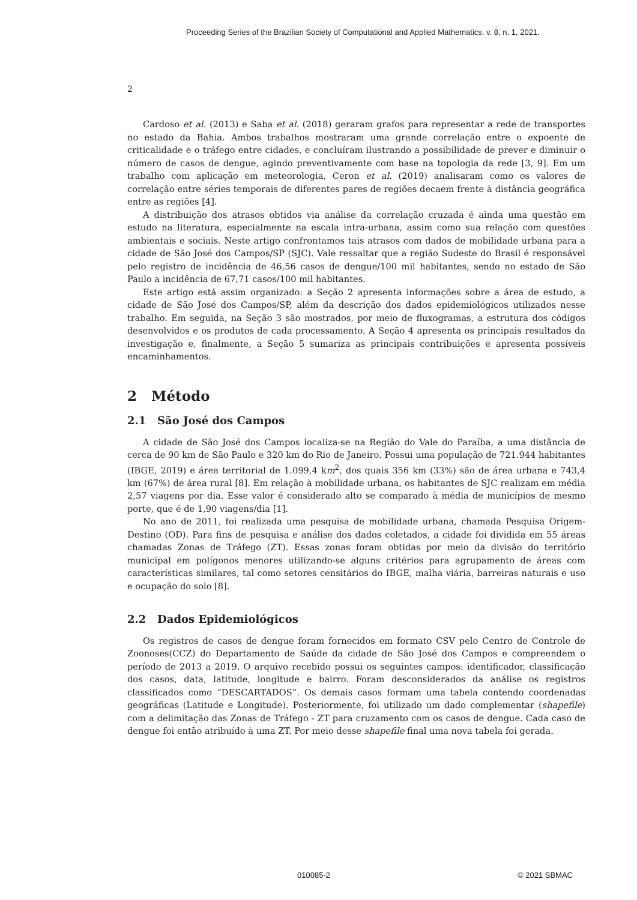Proceeding Series of the Brazilian Society of Computational and Applied Mathematics. v. 8, n. 1, 2021.
2
Cardoso et al. (2013) e Saba et al. (2018) geraram grafos para representar a rede de transportes no estado da Bahia. Ambos trabalhos mostraram uma grande correlação entre o expoente de criticalidade e o tráfego entre cidades, e concluíram ilustrando a possibilidade de prever e diminuir o número de casos de dengue, agindo preventivamente com base na topologia da rede [3, 9]. Em um trabalho com aplicação em meteorologia, Ceron et al. (2019) analisaram como os valores de correlação entre séries temporais de diferentes pares de regiões decaem frente à distância geográfica entre as regiões [4].
A distribuição dos atrasos obtidos via análise da correlação cruzada é ainda uma questão em estudo na literatura, especialmente na escala intra-urbana, assim como sua relação com questões ambientais e sociais. Neste artigo confrontamos tais atrasos com dados de mobilidade urbana para a cidade de São José dos Campos/SP (SJC). Vale ressaltar que a região Sudeste do Brasil é responsável pelo registro de incidência de 46,56 casos de dengue/100 mil habitantes, sendo no estado de São Paulo a incidência de 67,71 casos/100 mil habitantes.
Este artigo está assim organizado: a Seção 2 apresenta informações sobre a área de estudo, a cidade de São José dos Campos/SP, além da descrição dos dados epidemiológicos utilizados nesse trabalho. Em seguida, na Seção 3 são mostrados, por meio de fluxogramas, a estrutura dos códigos desenvolvidos e os produtos de cada processamento. A Seção 4 apresenta os principais resultados da investigação e, finalmente, a Seção 5 sumariza as principais contribuições e apresenta possíveis encaminhamentos.
2 Método
2.1 São José dos Campos
A cidade de São José dos Campos localiza-se na Região do Vale do Paraíba, a uma distância de cerca de 90 km de São Paulo e 320 km do Rio de Janeiro. Possui uma população de 721.944 habitantes (IBGE, 2019) e área territorial de 1.099,4 km<sup>2</sup>, dos quais 356 km (33%) são de área urbana e 743,4 km (67%) de área rural [8]. Em relação à mobilidade urbana, os habitantes de SJC realizam em média 2,57 viagens por dia. Esse valor é considerado alto se comparado à média de municípios de mesmo porte, que é de 1,90 viagens/dia [1].
No ano de 2011, foi realizada uma pesquisa de mobilidade urbana, chamada Pesquisa Origem-Destino (OD). Para fins de pesquisa e análise dos dados coletados, a cidade foi dividida em 55 áreas chamadas Zonas de Tráfego (ZT). Essas zonas foram obtidas por meio da divisão do território municipal em polígonos menores utilizando-se alguns critérios para agrupamento de áreas com características similares, tal como setores censitários do IBGE, malha viária, barreiras naturais e uso e ocupação do solo [8].
2.2 Dados Epidemiológicos
Os registros de casos de dengue foram fornecidos em formato CSV pelo Centro de Controle de Zoonoses(CCZ) do Departamento de Saúde da cidade de São José dos Campos e compreendem o período de 2013 a 2019. O arquivo recebido possui os seguintes campos: identificador, classificação dos casos, data, latitude, longitude e bairro. Foram desconsiderados da análise os registros classificados como “DESCARTADOS”. Os demais casos formam uma tabela contendo coordenadas geográficas (Latitude e Longitude). Posteriormente, foi utilizado um dado complementar (shapefile) com a delimitação das Zonas de Tráfego - ZT para cruzamento com os casos de dengue. Cada caso de dengue foi então atribuído à uma ZT. Por meio desse shapefile final uma nova tabela foi gerada.
010085-2 © 2021 SBMAC